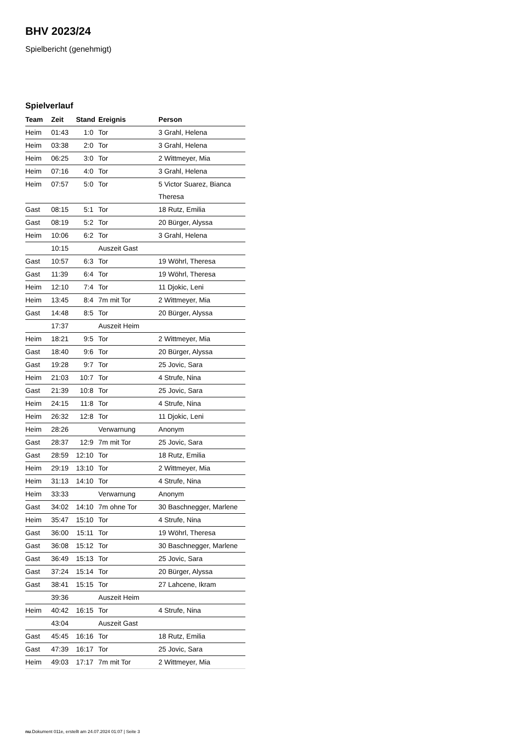BHV 2023/24
Spielbericht (genehmigt)
Spielverlauf
| Team | Zeit | Stand | Ereignis | Person |
| --- | --- | --- | --- | --- |
| Heim | 01:43 | 1:0 | Tor | 3 Grahl, Helena |
| Heim | 03:38 | 2:0 | Tor | 3 Grahl, Helena |
| Heim | 06:25 | 3:0 | Tor | 2 Wittmeyer, Mia |
| Heim | 07:16 | 4:0 | Tor | 3 Grahl, Helena |
| Heim | 07:57 | 5:0 | Tor | 5 Victor Suarez, Bianca Theresa |
| Gast | 08:15 | 5:1 | Tor | 18 Rutz, Emilia |
| Gast | 08:19 | 5:2 | Tor | 20 Bürger, Alyssa |
| Heim | 10:06 | 6:2 | Tor | 3 Grahl, Helena |
| | 10:15 | | Auszeit Gast | |
| Gast | 10:57 | 6:3 | Tor | 19 Wöhrl, Theresa |
| Gast | 11:39 | 6:4 | Tor | 19 Wöhrl, Theresa |
| Heim | 12:10 | 7:4 | Tor | 11 Djokic, Leni |
| Heim | 13:45 | 8:4 | 7m mit Tor | 2 Wittmeyer, Mia |
| Gast | 14:48 | 8:5 | Tor | 20 Bürger, Alyssa |
| | 17:37 | | Auszeit Heim | |
| Heim | 18:21 | 9:5 | Tor | 2 Wittmeyer, Mia |
| Gast | 18:40 | 9:6 | Tor | 20 Bürger, Alyssa |
| Gast | 19:28 | 9:7 | Tor | 25 Jovic, Sara |
| Heim | 21:03 | 10:7 | Tor | 4 Strufe, Nina |
| Gast | 21:39 | 10:8 | Tor | 25 Jovic, Sara |
| Heim | 24:15 | 11:8 | Tor | 4 Strufe, Nina |
| Heim | 26:32 | 12:8 | Tor | 11 Djokic, Leni |
| Heim | 28:26 | | Verwarnung | Anonym |
| Gast | 28:37 | 12:9 | 7m mit Tor | 25 Jovic, Sara |
| Gast | 28:59 | 12:10 | Tor | 18 Rutz, Emilia |
| Heim | 29:19 | 13:10 | Tor | 2 Wittmeyer, Mia |
| Heim | 31:13 | 14:10 | Tor | 4 Strufe, Nina |
| Heim | 33:33 | | Verwarnung | Anonym |
| Gast | 34:02 | 14:10 | 7m ohne Tor | 30 Baschnegger, Marlene |
| Heim | 35:47 | 15:10 | Tor | 4 Strufe, Nina |
| Gast | 36:00 | 15:11 | Tor | 19 Wöhrl, Theresa |
| Gast | 36:08 | 15:12 | Tor | 30 Baschnegger, Marlene |
| Gast | 36:49 | 15:13 | Tor | 25 Jovic, Sara |
| Gast | 37:24 | 15:14 | Tor | 20 Bürger, Alyssa |
| Gast | 38:41 | 15:15 | Tor | 27 Lahcene, Ikram |
| | 39:36 | | Auszeit Heim | |
| Heim | 40:42 | 16:15 | Tor | 4 Strufe, Nina |
| | 43:04 | | Auszeit Gast | |
| Gast | 45:45 | 16:16 | Tor | 18 Rutz, Emilia |
| Gast | 47:39 | 16:17 | Tor | 25 Jovic, Sara |
| Heim | 49:03 | 17:17 | 7m mit Tor | 2 Wittmeyer, Mia |
nu.Dokument 011e, erstellt am 24.07.2024 01:07 | Seite 3